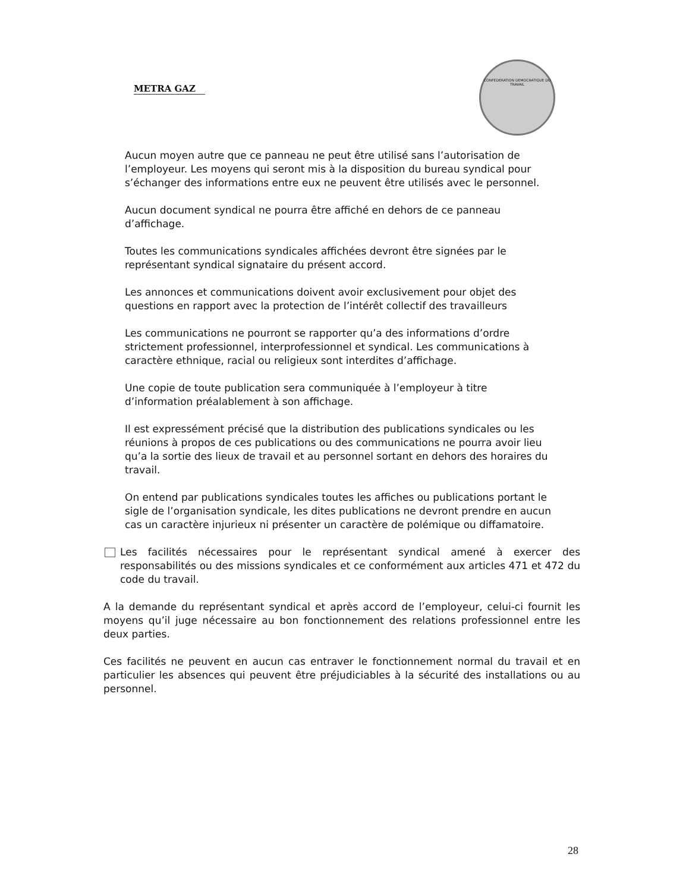METRA GAZ
CONFEDERATION DEMOCRATIQUE DU TRAVAIL
Aucun moyen autre que ce panneau ne peut être utilisé sans l’autorisation de l’employeur. Les moyens qui seront mis à la disposition du bureau syndical pour s’échanger des informations entre eux ne peuvent être utilisés avec le personnel.
Aucun document syndical ne pourra être affiché en dehors de ce panneau d’affichage.
Toutes les communications syndicales affichées devront être signées par le représentant syndical signataire du présent accord.
Les annonces et communications doivent avoir exclusivement pour objet des questions en rapport avec la protection de l’intérêt collectif des travailleurs
Les communications ne pourront se rapporter qu’a des informations d’ordre strictement professionnel, interprofessionnel et syndical. Les communications à caractère ethnique, racial ou religieux sont interdites d’affichage.
Une copie de toute publication sera communiquée à l’employeur à titre d’information préalablement à son affichage.
Il est expressément précisé que la distribution des publications syndicales ou les réunions à propos de ces publications ou des communications ne pourra avoir lieu qu’a la sortie des lieux de travail et au personnel sortant en dehors des horaires du travail.
On entend par publications syndicales toutes les affiches ou publications portant le sigle de l’organisation syndicale, les dites publications ne devront prendre en aucun cas un caractère injurieux ni présenter un caractère de polémique ou diffamatoire.
Les facilités nécessaires pour le représentant syndical amené à exercer des responsabilités ou des missions syndicales et ce conformément aux articles 471 et 472 du code du travail.
A la demande du représentant syndical et après accord de l’employeur, celui-ci fournit les moyens qu’il juge nécessaire au bon fonctionnement des relations professionnel entre les deux parties.
Ces facilités ne peuvent en aucun cas entraver le fonctionnement normal du travail et en particulier les absences qui peuvent être préjudiciables à la sécurité des installations ou au personnel.
28